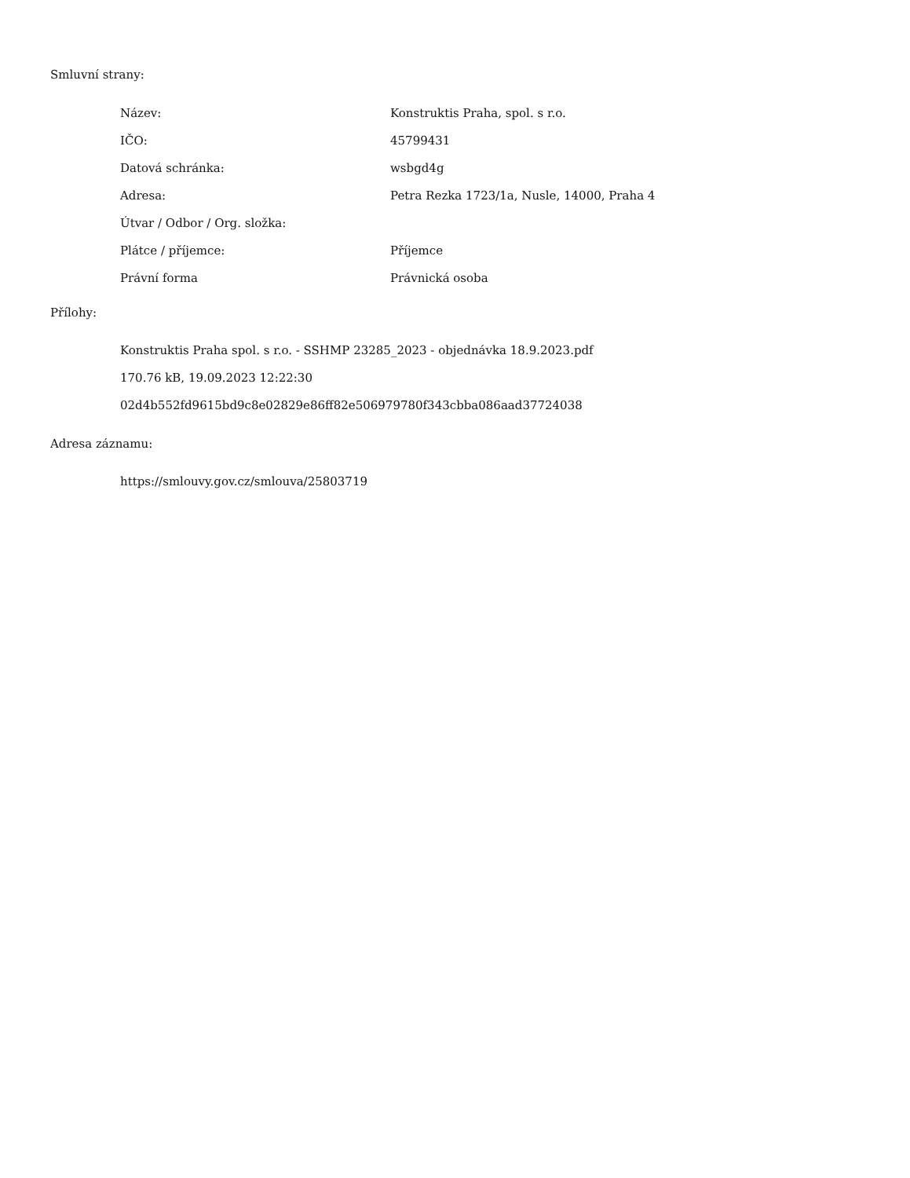Smluvní strany:
| Název: | Konstruktis Praha, spol. s r.o. |
| IČO: | 45799431 |
| Datová schránka: | wsbgd4g |
| Adresa: | Petra Rezka 1723/1a, Nusle, 14000, Praha 4 |
| Útvar / Odbor / Org. složka: | |
| Plátce / příjemce: | Příjemce |
| Právní forma | Právnická osoba |
Přílohy:
Konstruktis Praha spol. s r.o. - SSHMP 23285_2023 - objednávka 18.9.2023.pdf
170.76 kB, 19.09.2023 12:22:30
02d4b552fd9615bd9c8e02829e86ff82e506979780f343cbba086aad37724038
Adresa záznamu:
https://smlouvy.gov.cz/smlouva/25803719